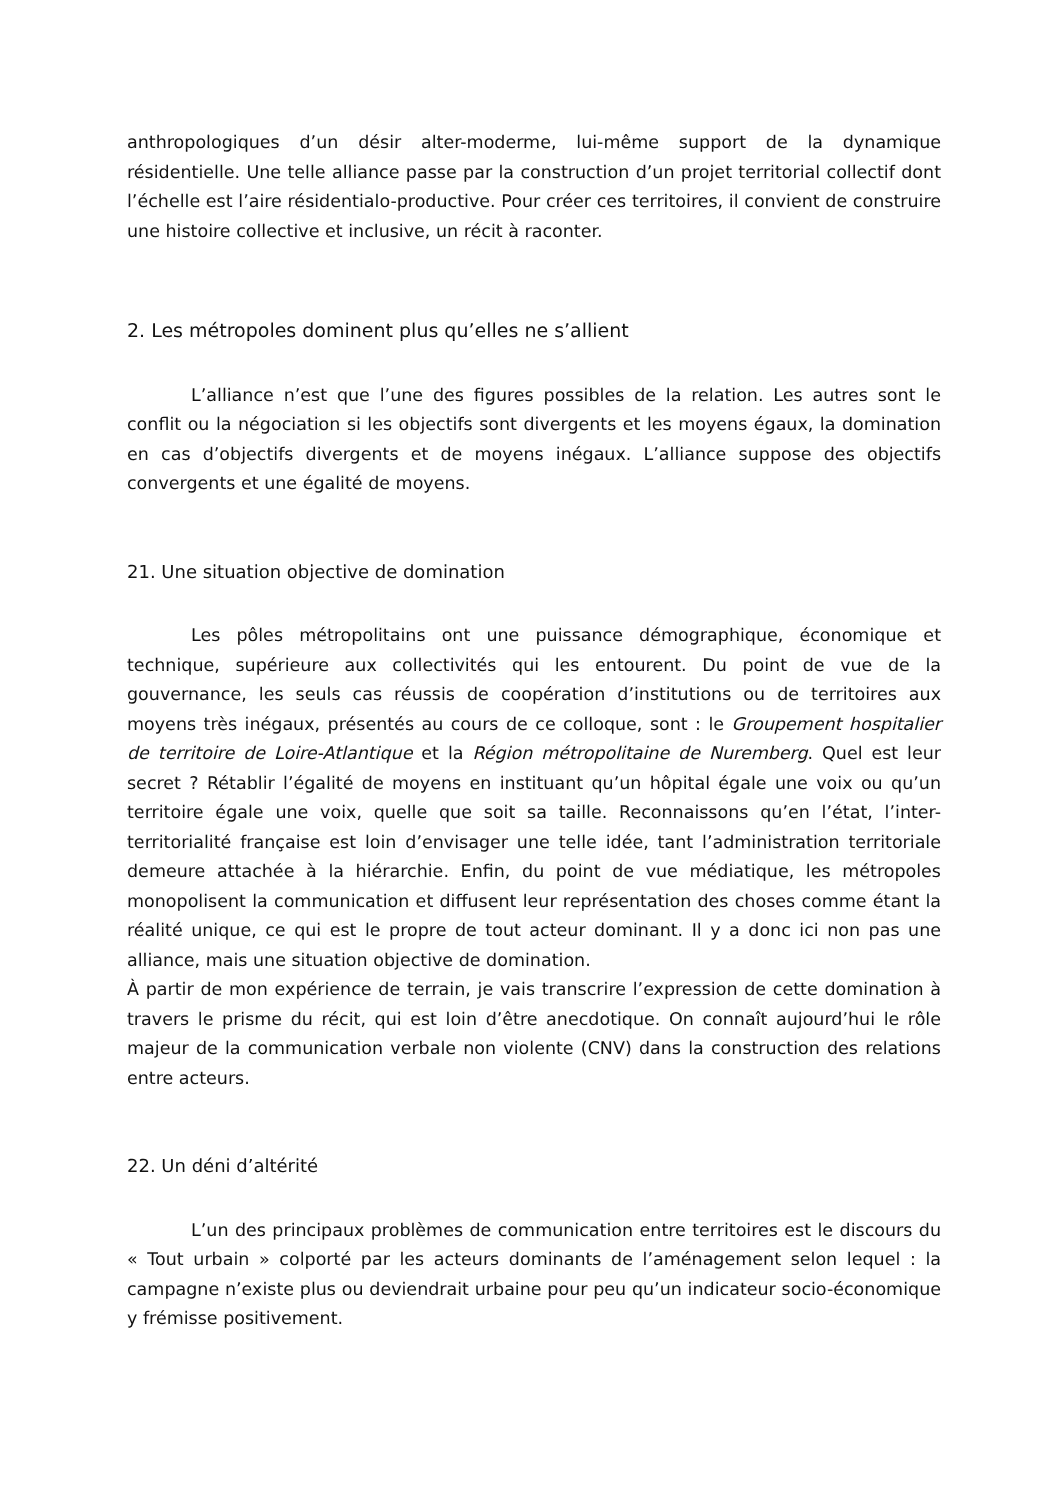anthropologiques d’un désir alter-moderme, lui-même support de la dynamique résidentielle. Une telle alliance passe par la construction d’un projet territorial collectif dont l’échelle est l’aire résidentialo-productive. Pour créer ces territoires, il convient de construire une histoire collective et inclusive, un récit à raconter.
2. Les métropoles dominent plus qu’elles ne s’allient
L’alliance n’est que l’une des figures possibles de la relation. Les autres sont le conflit ou la négociation si les objectifs sont divergents et les moyens égaux, la domination en cas d’objectifs divergents et de moyens inégaux. L’alliance suppose des objectifs convergents et une égalité de moyens.
21. Une situation objective de domination
Les pôles métropolitains ont une puissance démographique, économique et technique, supérieure aux collectivités qui les entourent. Du point de vue de la gouvernance, les seuls cas réussis de coopération d’institutions ou de territoires aux moyens très inégaux, présentés au cours de ce colloque, sont : le Groupement hospitalier de territoire de Loire-Atlantique et la Région métropolitaine de Nuremberg. Quel est leur secret ? Rétablir l’égalité de moyens en instituant qu’un hôpital égale une voix ou qu’un territoire égale une voix, quelle que soit sa taille. Reconnaissons qu’en l’état, l’inter-territorialité française est loin d’envisager une telle idée, tant l’administration territoriale demeure attachée à la hiérarchie. Enfin, du point de vue médiatique, les métropoles monopolisent la communication et diffusent leur représentation des choses comme étant la réalité unique, ce qui est le propre de tout acteur dominant. Il y a donc ici non pas une alliance, mais une situation objective de domination.
À partir de mon expérience de terrain, je vais transcrire l’expression de cette domination à travers le prisme du récit, qui est loin d’être anecdotique. On connaît aujourd’hui le rôle majeur de la communication verbale non violente (CNV) dans la construction des relations entre acteurs.
22. Un déni d’altérité
L’un des principaux problèmes de communication entre territoires est le discours du « Tout urbain » colporté par les acteurs dominants de l’aménagement selon lequel : la campagne n’existe plus ou deviendrait urbaine pour peu qu’un indicateur socio-économique y frémisse positivement.